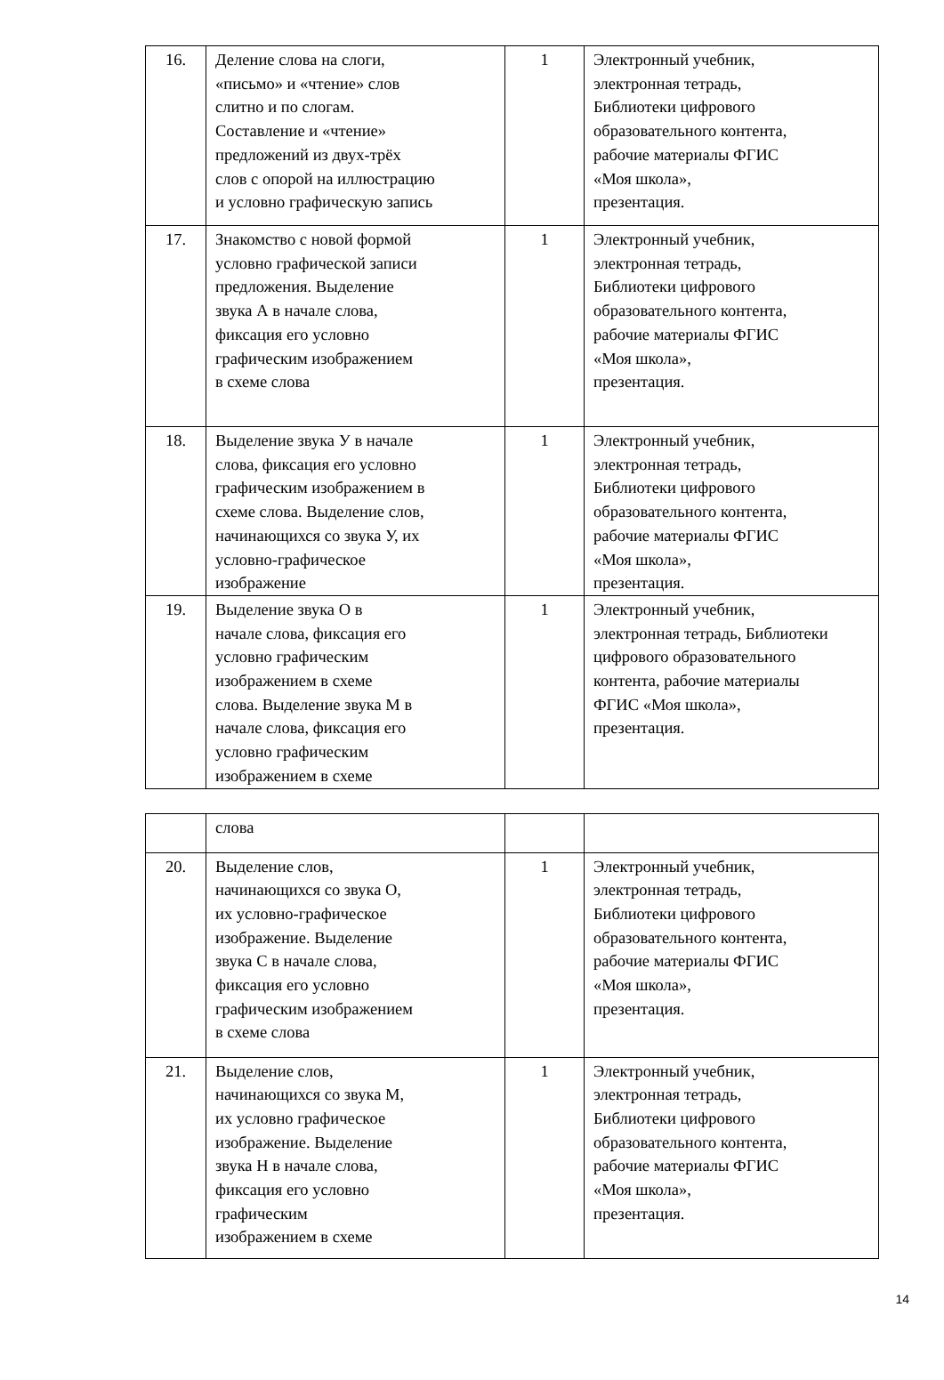| 16. | Деление слова на слоги, «письмо» и «чтение» слов слитно и по слогам. Составление и «чтение» предложений из двух-трёх слов с опорой на иллюстрацию и условно графическую запись | 1 | Электронный учебник, электронная тетрадь, Библиотеки цифрового образовательного контента, рабочие материалы ФГИС «Моя школа», презентация. |
| 17. | Знакомство с новой формой условно графической записи предложения. Выделение звука А в начале слова, фиксация его условно графическим изображением в схеме слова | 1 | Электронный учебник, электронная тетрадь, Библиотеки цифрового образовательного контента, рабочие материалы ФГИС «Моя школа», презентация. |
| 18. | Выделение звука У в начале слова, фиксация его условно графическим изображением в схеме слова. Выделение слов, начинающихся со звука У, их условно-графическое изображение | 1 | Электронный учебник, электронная тетрадь, Библиотеки цифрового образовательного контента, рабочие материалы ФГИС «Моя школа», презентация. |
| 19. | Выделение звука О в начале слова, фиксация его условно графическим изображением в схеме слова. Выделение звука М в начале слова, фиксация его условно графическим изображением в схеме | 1 | Электронный учебник, электронная тетрадь, Библиотеки цифрового образовательного контента, рабочие материалы ФГИС «Моя школа», презентация. |
| | слова | | |
| 20. | Выделение слов, начинающихся со звука О, их условно-графическое изображение. Выделение звука С в начале слова, фиксация его условно графическим изображением в схеме слова | 1 | Электронный учебник, электронная тетрадь, Библиотеки цифрового образовательного контента, рабочие материалы ФГИС «Моя школа», презентация. |
| 21. | Выделение слов, начинающихся со звука М, их условно графическое изображение. Выделение звука Н в начале слова, фиксация его условно графическим изображением в схеме | 1 | Электронный учебник, электронная тетрадь, Библиотеки цифрового образовательного контента, рабочие материалы ФГИС «Моя школа», презентация. |
14